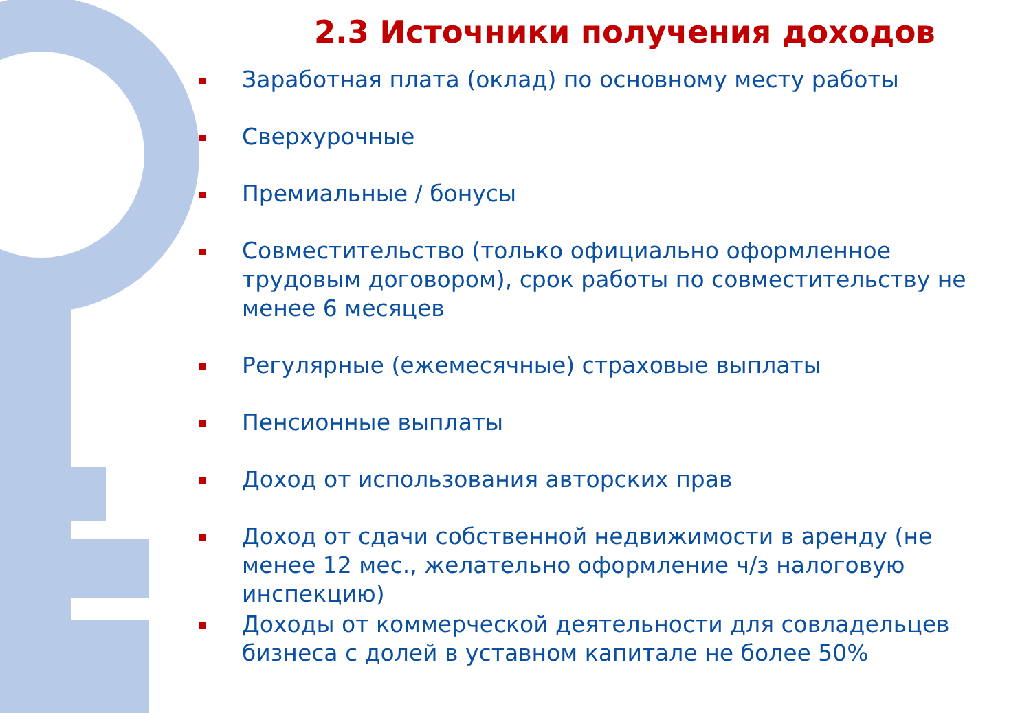2.3 Источники получения доходов
Заработная плата (оклад) по основному месту работы
Сверхурочные
Премиальные / бонусы
Совместительство (только официально оформленное трудовым договором), срок работы по совместительству не менее 6 месяцев
Регулярные (ежемесячные) страховые выплаты
Пенсионные выплаты
Доход от использования авторских прав
Доход от сдачи собственной недвижимости в аренду (не менее 12 мес., желательно оформление ч/з налоговую инспекцию)
Доходы от коммерческой деятельности для совладельцев бизнеса с долей в уставном капитале не более 50%